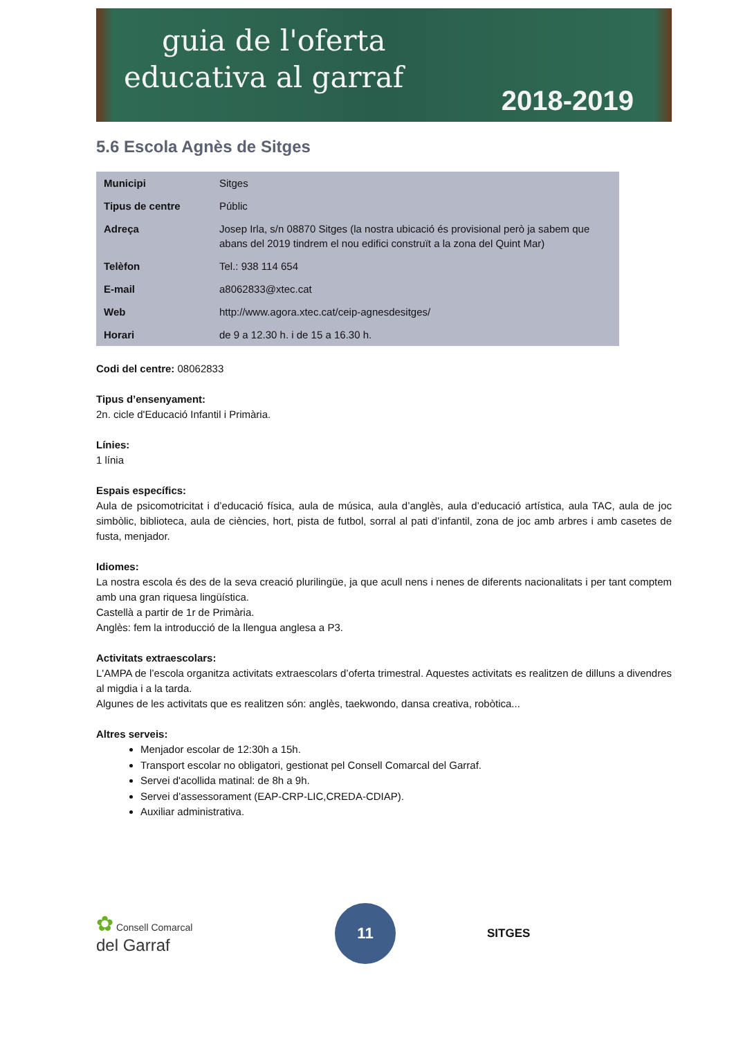guia de l'oferta
educativa al garraf
2018-2019
5.6 Escola Agnès de Sitges
| Municipi | Sitges |
| Tipus de centre | Públic |
| Adreça | Josep Irla, s/n 08870 Sitges (la nostra ubicació és provisional però ja sabem que abans del 2019 tindrem el nou edifici construït a la zona del Quint Mar) |
| Telèfon | Tel.: 938 114 654 |
| E-mail | a8062833@xtec.cat |
| Web | http://www.agora.xtec.cat/ceip-agnesdesitges/ |
| Horari | de 9 a 12.30 h. i de 15 a 16.30 h. |
Codi del centre: 08062833
Tipus d’ensenyament:
2n. cicle d'Educació Infantil i Primària.
Línies:
1 línia
Espais específics:
Aula de psicomotricitat i d’educació física, aula de música, aula d’anglès, aula d’educació artística, aula TAC, aula de joc simbòlic, biblioteca, aula de ciències, hort, pista de futbol, sorral al pati d’infantil, zona de joc amb arbres i amb casetes de fusta, menjador.
Idiomes:
La nostra escola és des de la seva creació plurilingüe, ja que acull nens i nenes de diferents nacionalitats i per tant comptem amb una gran riquesa lingüística.
Castellà a partir de 1r de Primària.
Anglès: fem la introducció de la llengua anglesa a P3.
Activitats extraescolars:
L'AMPA de l’escola organitza activitats extraescolars d’oferta trimestral. Aquestes activitats es realitzen de dilluns a divendres al migdia i a la tarda.
Algunes de les activitats que es realitzen són: anglès, taekwondo, dansa creativa, robòtica...
Altres serveis:
Menjador escolar de 12:30h a 15h.
Transport escolar no obligatori, gestionat pel Consell Comarcal del Garraf.
Servei d'acollida matinal: de 8h a 9h.
Servei d’assessorament (EAP-CRP-LIC,CREDA-CDIAP).
Auxiliar administrativa.
✿ Consell Comarcal
del Garraf
11
SITGES